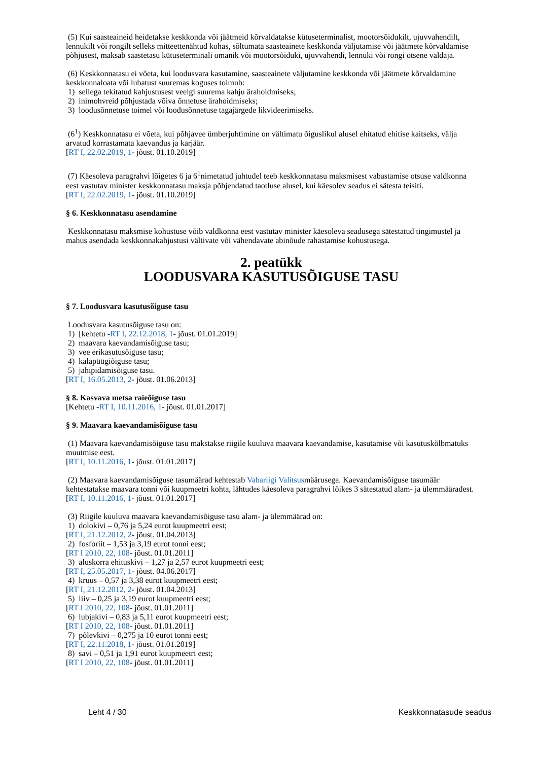(5) Kui saasteaineid heidetakse keskkonda või jäätmeid kõrvaldatakse kütuseterminalist, mootorsõidukilt, ujuvvahendilt, lennukilt või rongilt selleks mitteettenähtud kohas, sõltumata saasteainete keskkonda väljutamise või jäätmete kõrvaldamise põhjusest, maksab saastetasu kütuseterminali omanik või mootorsõiduki, ujuvvahendi, lennuki või rongi otsene valdaja.
(6) Keskkonnatasu ei võeta, kui loodusvara kasutamine, saasteainete väljutamine keskkonda või jäätmete kõrvaldamine keskkonnaloata või lubatust suuremas koguses toimub:
1) sellega tekitatud kahjustusest veelgi suurema kahju ärahoidmiseks;
2) inimohvreid põhjustada võiva õnnetuse ärahoidmiseks;
3) loodusõnnetuse toimel või loodusõnnetuse tagajärgede likvideerimiseks.
(6<sup>1</sup>) Keskkonnatasu ei võeta, kui põhjavee ümberjuhtimine on vältimatu õiguslikul alusel ehitatud ehitise kaitseks, välja arvatud korrastamata kaevandus ja karjäär.
[RT I, 22.02.2019, 1- jõust. 01.10.2019]
(7) Käesoleva paragrahvi lõigetes 6 ja 6<sup>1</sup>nimetatud juhtudel teeb keskkonnatasu maksmisest vabastamise otsuse valdkonna eest vastutav minister keskkonnatasu maksja põhjendatud taotluse alusel, kui käesolev seadus ei sätesta teisiti.
[RT I, 22.02.2019, 1- jõust. 01.10.2019]
§ 6. Keskkonnatasu asendamine
Keskkonnatasu maksmise kohustuse võib valdkonna eest vastutav minister käesoleva seadusega sätestatud tingimustel ja mahus asendada keskkonnakahjustusi vältivate või vähendavate abinõude rahastamise kohustusega.
2. peatükk
LOODUSVARA KASUTUSÕIGUSE TASU
§ 7. Loodusvara kasutusõiguse tasu
Loodusvara kasutusõiguse tasu on:
1) [kehtetu -RT I, 22.12.2018, 1- jõust. 01.01.2019]
2) maavara kaevandamisõiguse tasu;
3) vee erikasutusõiguse tasu;
4) kalapüügiõiguse tasu;
5) jahipidamisõiguse tasu.
[RT I, 16.05.2013, 2- jõust. 01.06.2013]
§ 8. Kasvava metsa raieõiguse tasu
[Kehtetu -RT I, 10.11.2016, 1- jõust. 01.01.2017]
§ 9. Maavara kaevandamisõiguse tasu
(1) Maavara kaevandamisõiguse tasu makstakse riigile kuuluva maavara kaevandamise, kasutamise või kasutuskõlbmatuks muutmise eest.
[RT I, 10.11.2016, 1- jõust. 01.01.2017]
(2) Maavara kaevandamisõiguse tasumäärad kehtestab Vabariigi Valitsusmäärusega. Kaevandamisõiguse tasumäär kehtestatakse maavara tonni või kuupmeetri kohta, lähtudes käesoleva paragrahvi lõikes 3 sätestatud alam- ja ülemmääradest.
[RT I, 10.11.2016, 1- jõust. 01.01.2017]
(3) Riigile kuuluva maavara kaevandamisõiguse tasu alam- ja ülemmäärad on:
1) dolokivi – 0,76 ja 5,24 eurot kuupmeetri eest;
[RT I, 21.12.2012, 2- jõust. 01.04.2013]
2) fosforiit – 1,53 ja 3,19 eurot tonni eest;
[RT I 2010, 22, 108- jõust. 01.01.2011]
3) aluskorra ehituskivi – 1,27 ja 2,57 eurot kuupmeetri eest;
[RT I, 25.05.2017, 1- jõust. 04.06.2017]
4) kruus – 0,57 ja 3,38 eurot kuupmeetri eest;
[RT I, 21.12.2012, 2- jõust. 01.04.2013]
5) liiv – 0,25 ja 3,19 eurot kuupmeetri eest;
[RT I 2010, 22, 108- jõust. 01.01.2011]
6) lubjakivi – 0,83 ja 5,11 eurot kuupmeetri eest;
[RT I 2010, 22, 108- jõust. 01.01.2011]
7) põlevkivi – 0,275 ja 10 eurot tonni eest;
[RT I, 22.11.2018, 1- jõust. 01.01.2019]
8) savi – 0,51 ja 1,91 eurot kuupmeetri eest;
[RT I 2010, 22, 108- jõust. 01.01.2011]
Leht 4 / 30 Keskkonnatasude seadus